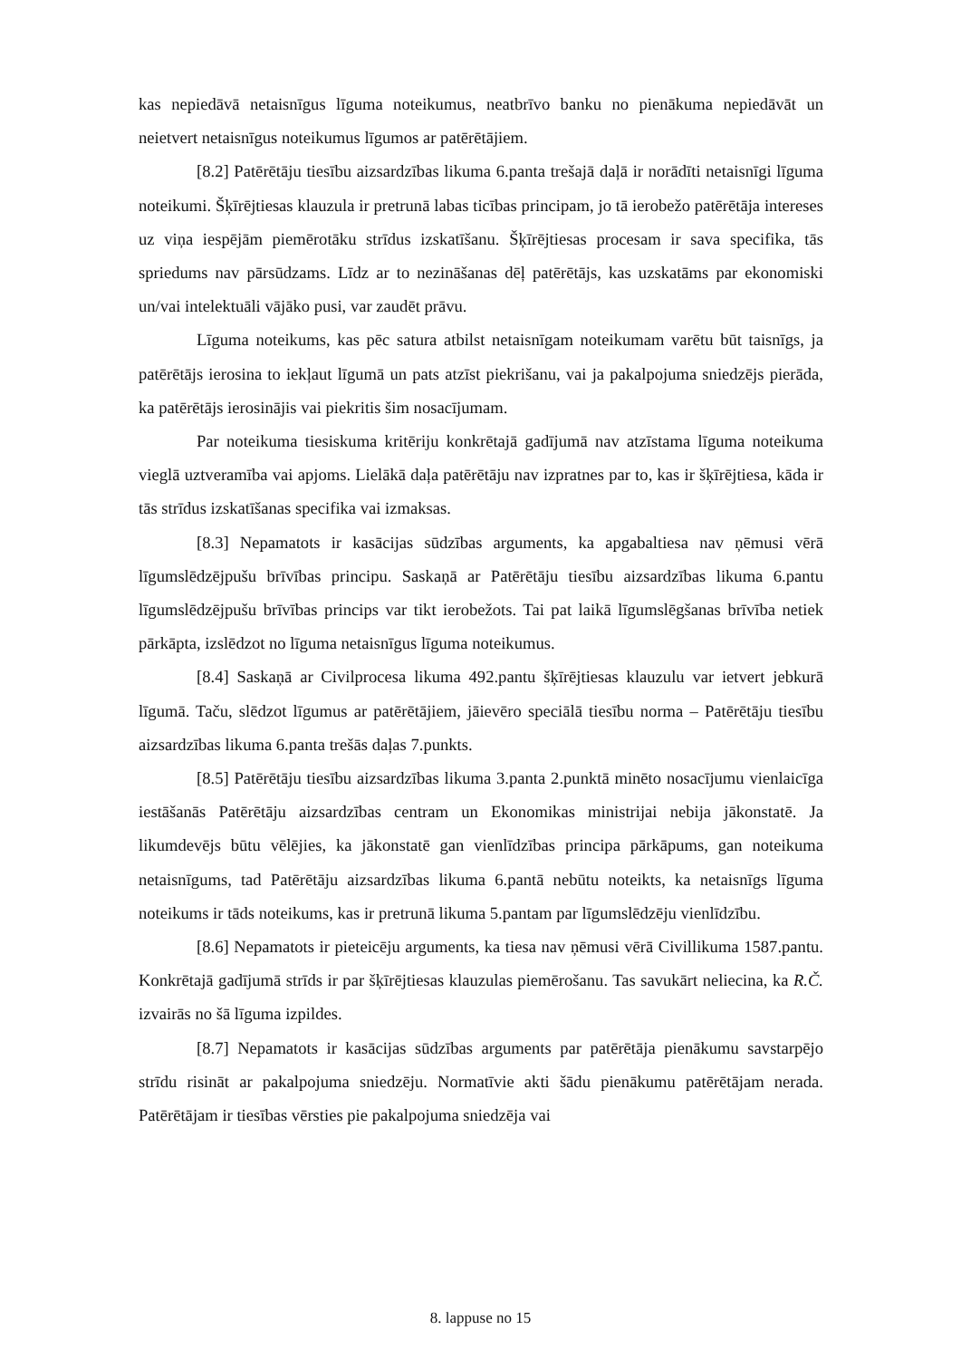kas nepiedāvā netaisnīgus līguma noteikumus, neatbrīvo banku no pienākuma nepiedāvāt un neietvert netaisnīgus noteikumus līgumos ar patērētājiem.
[8.2] Patērētāju tiesību aizsardzības likuma 6.panta trešajā daļā ir norādīti netaisnīgi līguma noteikumi. Šķīrējtiesas klauzula ir pretrunā labas ticības principam, jo tā ierobežo patērētāja intereses uz viņa iespējām piemērotāku strīdus izskatīšanu. Šķīrējtiesas procesam ir sava specifika, tās spriedums nav pārsūdzams. Līdz ar to nezināšanas dēļ patērētājs, kas uzskatāms par ekonomiski un/vai intelektuāli vājāko pusi, var zaudēt prāvu.
Līguma noteikums, kas pēc satura atbilst netaisnīgam noteikumam varētu būt taisnīgs, ja patērētājs ierosina to iekļaut līgumā un pats atzīst piekrišanu, vai ja pakalpojuma sniedzējs pierāda, ka patērētājs ierosinājis vai piekritis šim nosacījumam.
Par noteikuma tiesiskuma kritēriju konkrētajā gadījumā nav atzīstama līguma noteikuma vieglā uztveramība vai apjoms. Lielākā daļa patērētāju nav izpratnes par to, kas ir šķīrējtiesa, kāda ir tās strīdus izskatīšanas specifika vai izmaksas.
[8.3] Nepamatots ir kasācijas sūdzības arguments, ka apgabaltiesa nav ņēmusi vērā līgumslēdzējpušu brīvības principu. Saskaņā ar Patērētāju tiesību aizsardzības likuma 6.pantu līgumslēdzējpušu brīvības princips var tikt ierobežots. Tai pat laikā līgumslēgšanas brīvība netiek pārkāpta, izslēdzot no līguma netaisnīgus līguma noteikumus.
[8.4] Saskaņā ar Civilprocesa likuma 492.pantu šķīrējtiesas klauzulu var ietvert jebkurā līgumā. Taču, slēdzot līgumus ar patērētājiem, jāievēro speciālā tiesību norma – Patērētāju tiesību aizsardzības likuma 6.panta trešās daļas 7.punkts.
[8.5] Patērētāju tiesību aizsardzības likuma 3.panta 2.punktā minēto nosacījumu vienlaicīga iestāšanās Patērētāju aizsardzības centram un Ekonomikas ministrijai nebija jākonstatē. Ja likumdevējs būtu vēlējies, ka jākonstatē gan vienlīdzības principa pārkāpums, gan noteikuma netaisnīgums, tad Patērētāju aizsardzības likuma 6.pantā nebūtu noteikts, ka netaisnīgs līguma noteikums ir tāds noteikums, kas ir pretrunā likuma 5.pantam par līgumslēdzēju vienlīdzību.
[8.6] Nepamatots ir pieteicēju arguments, ka tiesa nav ņēmusi vērā Civillikuma 1587.pantu. Konkrētajā gadījumā strīds ir par šķīrējtiesas klauzulas piemērošanu. Tas savukārt neliecina, ka R.Č. izvairās no šā līguma izpildes.
[8.7] Nepamatots ir kasācijas sūdzības arguments par patērētāja pienākumu savstarpējo strīdu risināt ar pakalpojuma sniedzēju. Normatīvie akti šādu pienākumu patērētājam nerada. Patērētājam ir tiesības vērsties pie pakalpojuma sniedzēja vai
8. lappuse no 15